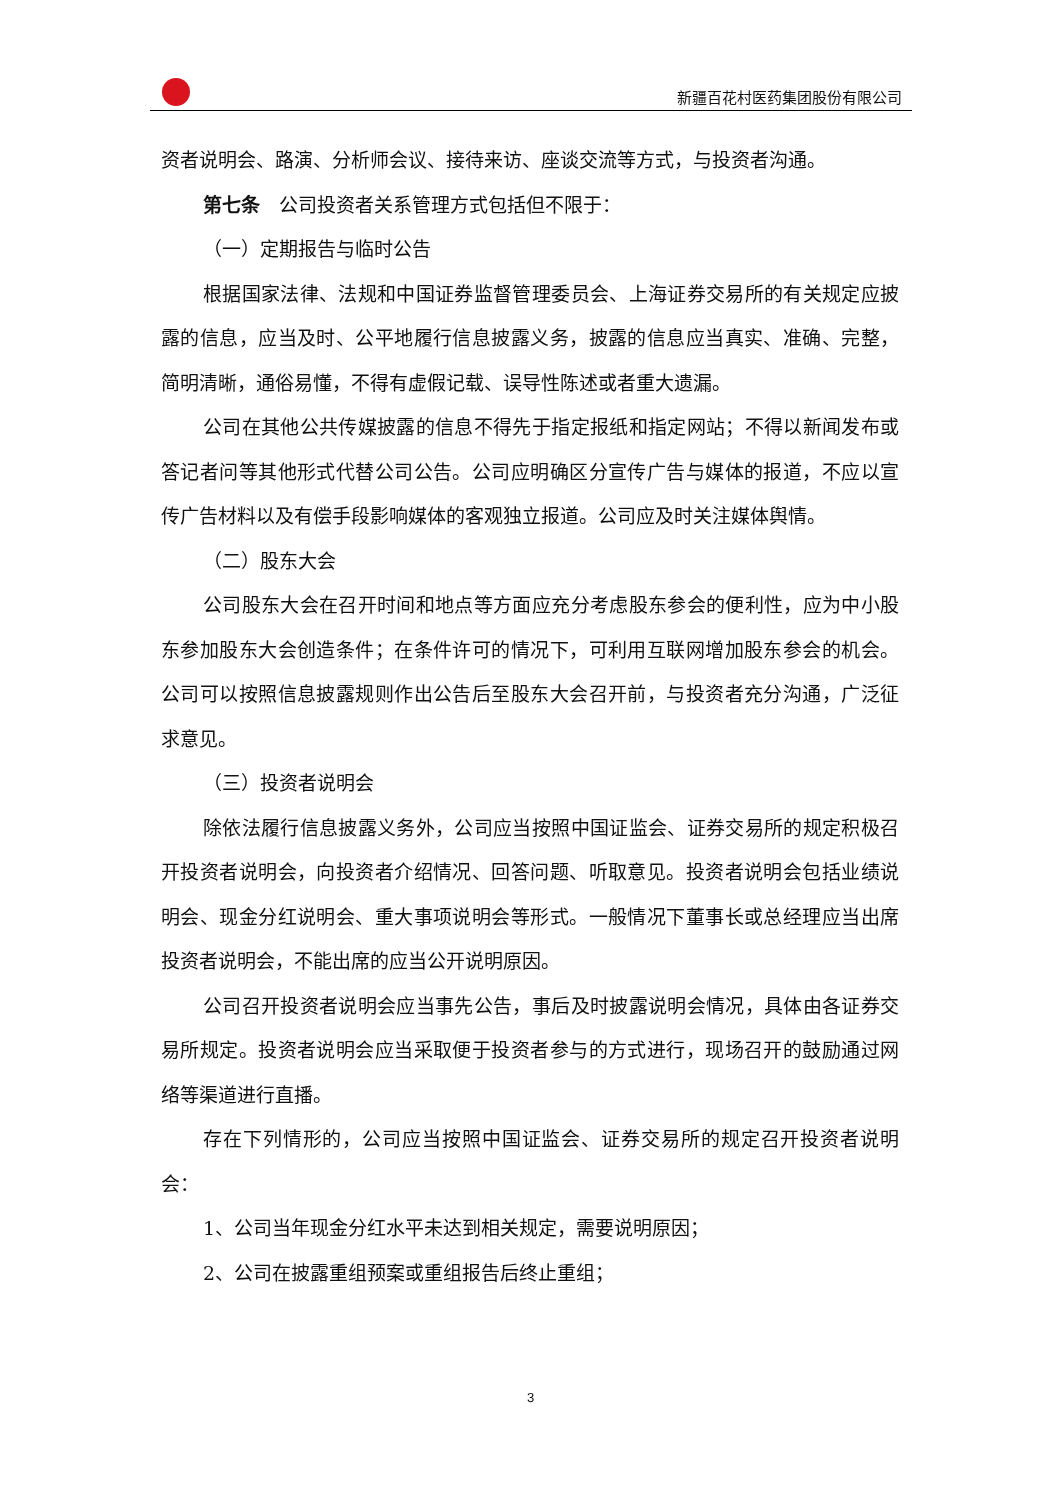新疆百花村医药集团股份有限公司
资者说明会、路演、分析师会议、接待来访、座谈交流等方式，与投资者沟通。
第七条　公司投资者关系管理方式包括但不限于：
（一）定期报告与临时公告
根据国家法律、法规和中国证券监督管理委员会、上海证券交易所的有关规定应披露的信息，应当及时、公平地履行信息披露义务，披露的信息应当真实、准确、完整，简明清晰，通俗易懂，不得有虚假记载、误导性陈述或者重大遗漏。
公司在其他公共传媒披露的信息不得先于指定报纸和指定网站；不得以新闻发布或答记者问等其他形式代替公司公告。公司应明确区分宣传广告与媒体的报道，不应以宣传广告材料以及有偿手段影响媒体的客观独立报道。公司应及时关注媒体舆情。
（二）股东大会
公司股东大会在召开时间和地点等方面应充分考虑股东参会的便利性，应为中小股东参加股东大会创造条件；在条件许可的情况下，可利用互联网增加股东参会的机会。公司可以按照信息披露规则作出公告后至股东大会召开前，与投资者充分沟通，广泛征求意见。
（三）投资者说明会
除依法履行信息披露义务外，公司应当按照中国证监会、证券交易所的规定积极召开投资者说明会，向投资者介绍情况、回答问题、听取意见。投资者说明会包括业绩说明会、现金分红说明会、重大事项说明会等形式。一般情况下董事长或总经理应当出席投资者说明会，不能出席的应当公开说明原因。
公司召开投资者说明会应当事先公告，事后及时披露说明会情况，具体由各证券交易所规定。投资者说明会应当采取便于投资者参与的方式进行，现场召开的鼓励通过网络等渠道进行直播。
存在下列情形的，公司应当按照中国证监会、证券交易所的规定召开投资者说明会：
1、公司当年现金分红水平未达到相关规定，需要说明原因；
2、公司在披露重组预案或重组报告后终止重组；
3